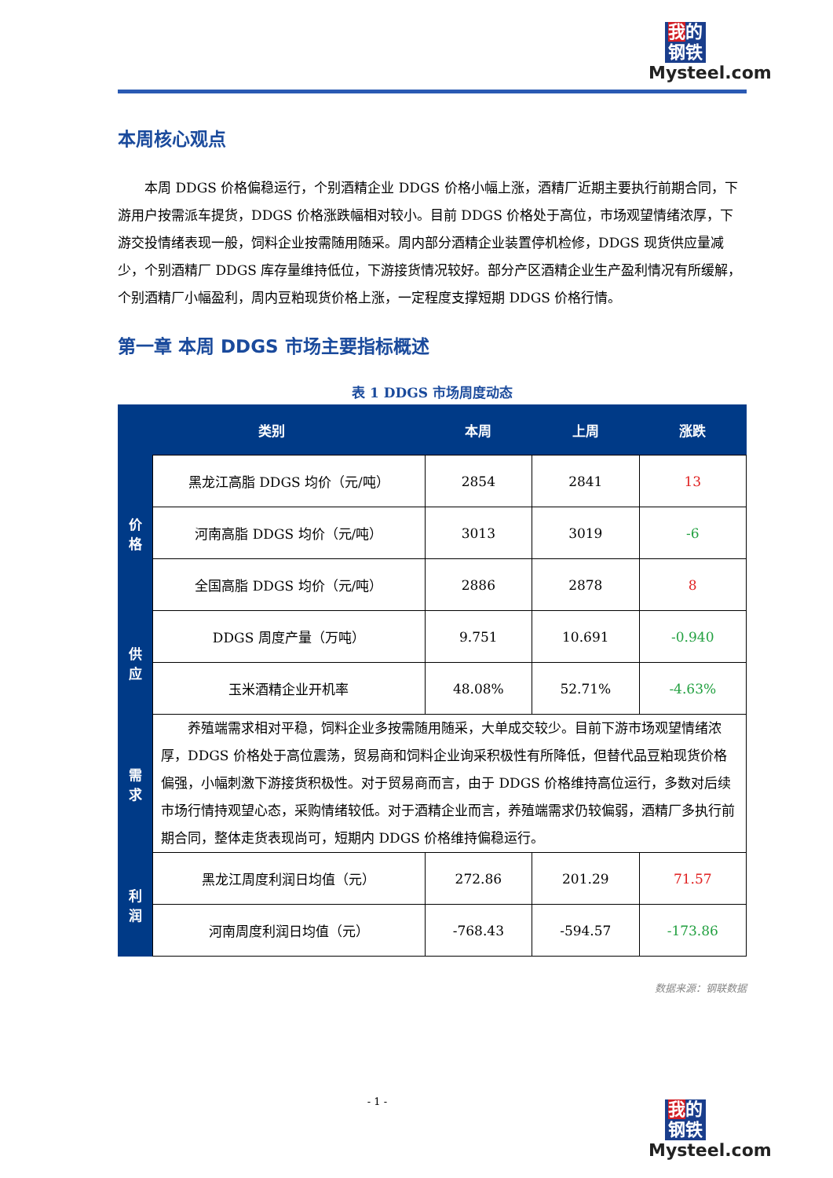我的
钢铁
Mysteel.com
本周核心观点
本周 DDGS 价格偏稳运行，个别酒精企业 DDGS 价格小幅上涨，酒精厂近期主要执行前期合同，下游用户按需派车提货，DDGS 价格涨跌幅相对较小。目前 DDGS 价格处于高位，市场观望情绪浓厚，下游交投情绪表现一般，饲料企业按需随用随采。周内部分酒精企业装置停机检修，DDGS 现货供应量减少，个别酒精厂 DDGS 库存量维持低位，下游接货情况较好。部分产区酒精企业生产盈利情况有所缓解，个别酒精厂小幅盈利，周内豆粕现货价格上涨，一定程度支撑短期 DDGS 价格行情。
第一章 本周 DDGS 市场主要指标概述
表 1 DDGS 市场周度动态
| 类别 | | 本周 | 上周 | 涨跌 |
| --- | --- | --- | --- | --- |
| 价 格 | 黑龙江高脂 DDGS 均价（元/吨） | 2854 | 2841 | 13 |
| | 河南高脂 DDGS 均价（元/吨） | 3013 | 3019 | -6 |
| | 全国高脂 DDGS 均价（元/吨） | 2886 | 2878 | 8 |
| 供 应 | DDGS 周度产量（万吨） | 9.751 | 10.691 | -0.940 |
| | 玉米酒精企业开机率 | 48.08% | 52.71% | -4.63% |
| 需 求 | 养殖端需求相对平稳，饲料企业多按需随用随采，大单成交较少。目前下游市场观望情绪浓厚，DDGS 价格处于高位震荡，贸易商和饲料企业询采积极性有所降低，但替代品豆粕现货价格偏强，小幅刺激下游接货积极性。对于贸易商而言，由于 DDGS 价格维持高位运行，多数对后续市场行情持观望心态，采购情绪较低。对于酒精企业而言，养殖端需求仍较偏弱，酒精厂多执行前期合同，整体走货表现尚可，短期内 DDGS 价格维持偏稳运行。 | | | |
| 利 润 | 黑龙江周度利润日均值（元） | 272.86 | 201.29 | 71.57 |
| | 河南周度利润日均值（元） | -768.43 | -594.57 | -173.86 |
数据来源：钢联数据
- 1 -
我的
钢铁
Mysteel.com